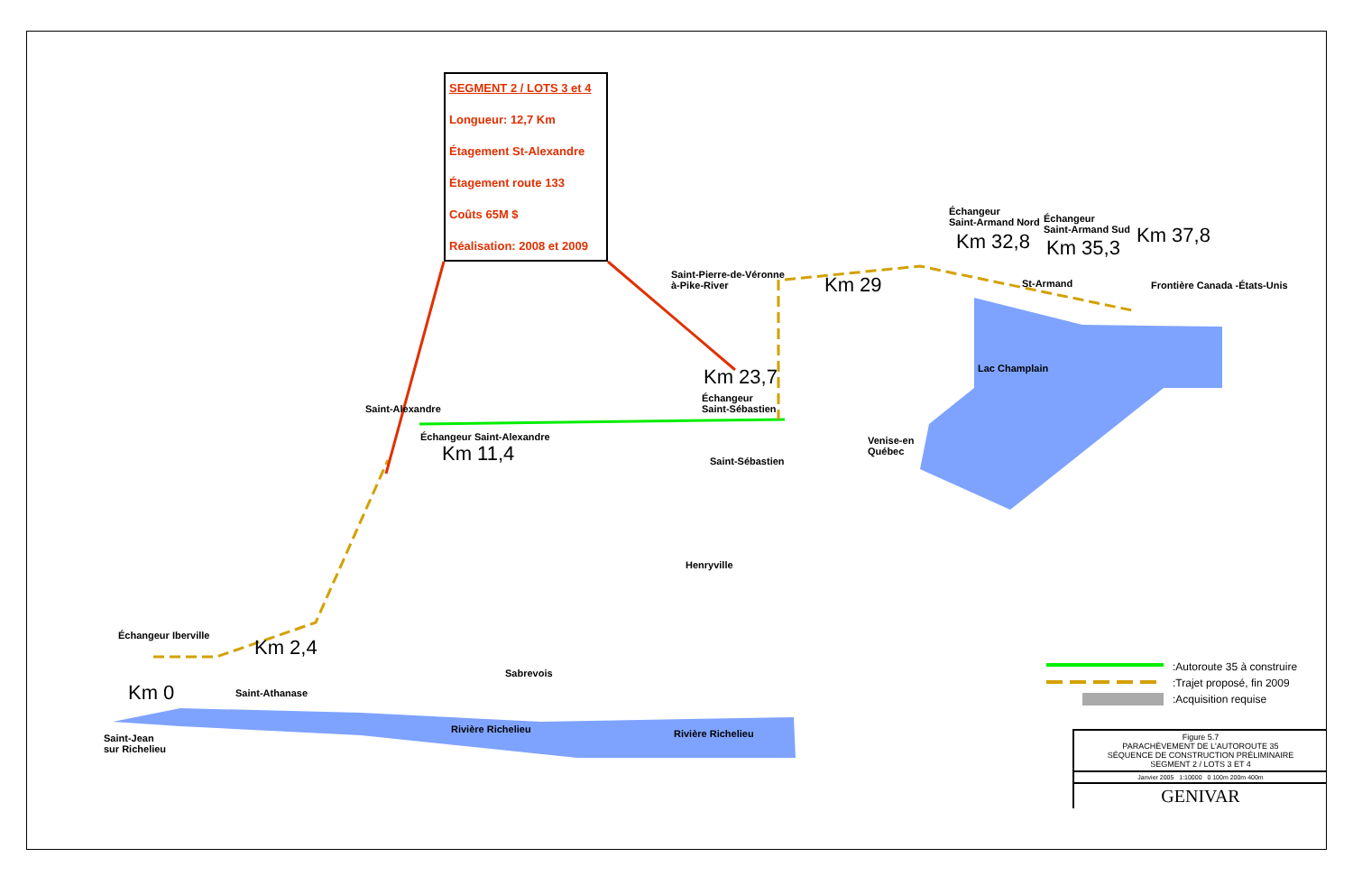SEGMENT 2 / LOTS 3 et 4
Longueur: 12,7 Km
Étagement St-Alexandre
Étagement route 133
Coûts 65M $
Réalisation: 2008 et 2009
Échangeur
Saint-Armand Nord
Km 32,8
Échangeur
Saint-Armand Sud
Km 35,3
Km 37,8
Saint-Pierre-de-Véronne
à-Pike-River
Km 29 St-Armand Frontière Canada -États-Unis
Lac Champlain
Km 23,7
Échangeur
Saint-Sébastien
Saint-Alexandre
Échangeur Saint-Alexandre
Km 11,4
Venise-en
Québec
Saint-Sébastien
Henryville
Échangeur Iberville
Km 2,4
Km 0
Sabrevois
Saint-Athanase
Rivière Richelieu Rivière Richelieu
Saint-Jean
sur Richelieu
:Autoroute 35 à construire
:Trajet proposé, fin 2009
:Acquisition requise
Figure 5.7
PARACHÈVEMENT DE L'AUTOROUTE 35
SÉQUENCE DE CONSTRUCTION PRÉLIMINAIRE
SEGMENT 2 / LOTS 3 ET 4
Janvier 2005 1:10000 0 100m 200m 400m
GENIVAR